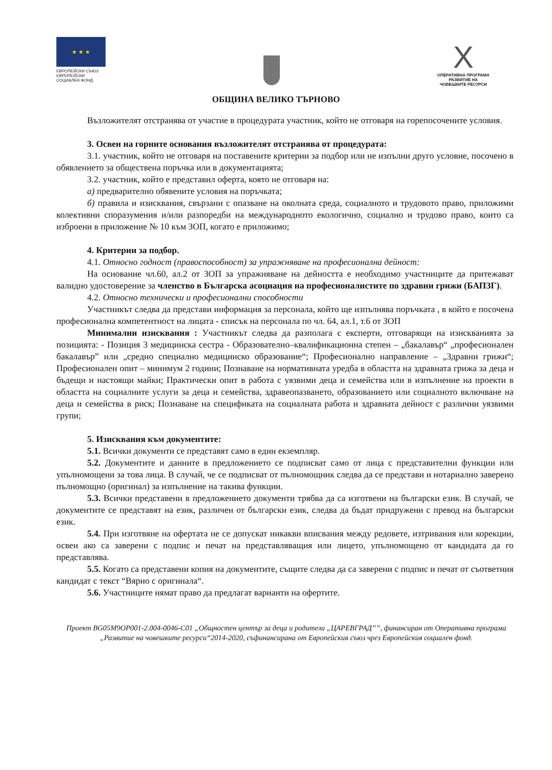★ ★ ★
ЕВРОПЕЙСКИ СЪЮЗ
ЕВРОПЕЙСКИ
СОЦИАЛЕН ФОНД
X
ОПЕРАТИВНА ПРОГРАМА
РАЗВИТИЕ НА
ЧОВЕШКИТЕ РЕСУРСИ
ОБЩИНА ВЕЛИКО ТЪРНОВО
Възложителят отстранява от участие в процедурата участник, който не отговаря на горепосочените условия.
3. Освен на горните основания възложителят отстранява от процедурата:
3.1. участник, който не отговаря на поставените критерии за подбор или не изпълни друго условие, посочено в обявлението за обществена поръчка или в документацията;
3.2. участник, който е представил оферта, която не отговаря на:
а) предварително обявените условия на поръчката;
б) правила и изисквания, свързани с опазване на околната среда, социалното и трудовото право, приложими колективни споразумения и/или разпоредби на международното екологично, социално и трудово право, които са изброени в приложение № 10 към ЗОП, когато е приложимо;
4. Критерии за подбор.
4.1. Относно годност (правоспособност) за упражняване на професионална дейност:
На основание чл.60, ал.2 от ЗОП за упражняване на дейността е необходимо участниците да притежават валидно удостоверение за членство в Българска асоциация на професионалистите по здравни грижи (БАПЗГ).
4.2. Относно технически и професионални способности
Участникът следва да представи информация за персонала, който ще изпълнява поръчката , в който е посочена професионална компетентност на лицата - списък на персонала по чл. 64, ал.1, т.6 от ЗОП
Минимални изисквания : Участникът следва да разполага с експерти, отговарящи на изискванията за позицията: - Позиция 3 медицинска сестра - Образователно–квалификационна степен – „бакалавър“ „професионален бакалавър” или „средно специално медицинско образование“; Професионално направление – „Здравни грижи“; Професионален опит – минимум 2 години; Познаване на нормативната уредба в областта на здравната грижа за деца и бъдещи и настоящи майки; Практически опит в работа с уязвими деца и семейства или в изпълнение на проекти в областта на социалните услуги за деца и семейства, здравеопазването, образованието или социалното включване на деца и семейства в риск; Познаване на спецификата на социалната работа и здравната дейност с различни уязвими групи;
5. Изисквания към документите:
5.1. Всички документи се представят само в един екземпляр.
5.2. Документите и данните в предложението се подписват само от лица с представителни функции или упълномощени за това лица. В случай, че се подписват от пълномощник следва да се представи и нотариално заверено пълномощно (оригинал) за изпълнение на такива функции.
5.3. Всички представени в предложението документи трябва да са изготвени на български език. В случай, че документите се представят на език, различен от български език, следва да бъдат придружени с превод на български език.
5.4. При изготвяне на офертата не се допускат никакви вписвания между редовете, изтривания или корекции, освен ако са заверени с подпис и печат на представляващия или лицето, упълномощено от кандидата да го представлява.
5.5. Когато са представени копия на документите, същите следва да са заверени с подпис и печат от съответния кандидат с текст “Вярно с оригинала“.
5.6. Участниците нямат право да предлагат варианти на офертите.
Проект BG05M9OP001-2.004-0046-C01 „Общностен център за деца и родители „ЦАРЕВГРАД””, финансиран от Оперативна програма „Развитие на човешките ресурси“2014-2020, съфинансирана от Европейския съюз чрез Европейския социален фонд.